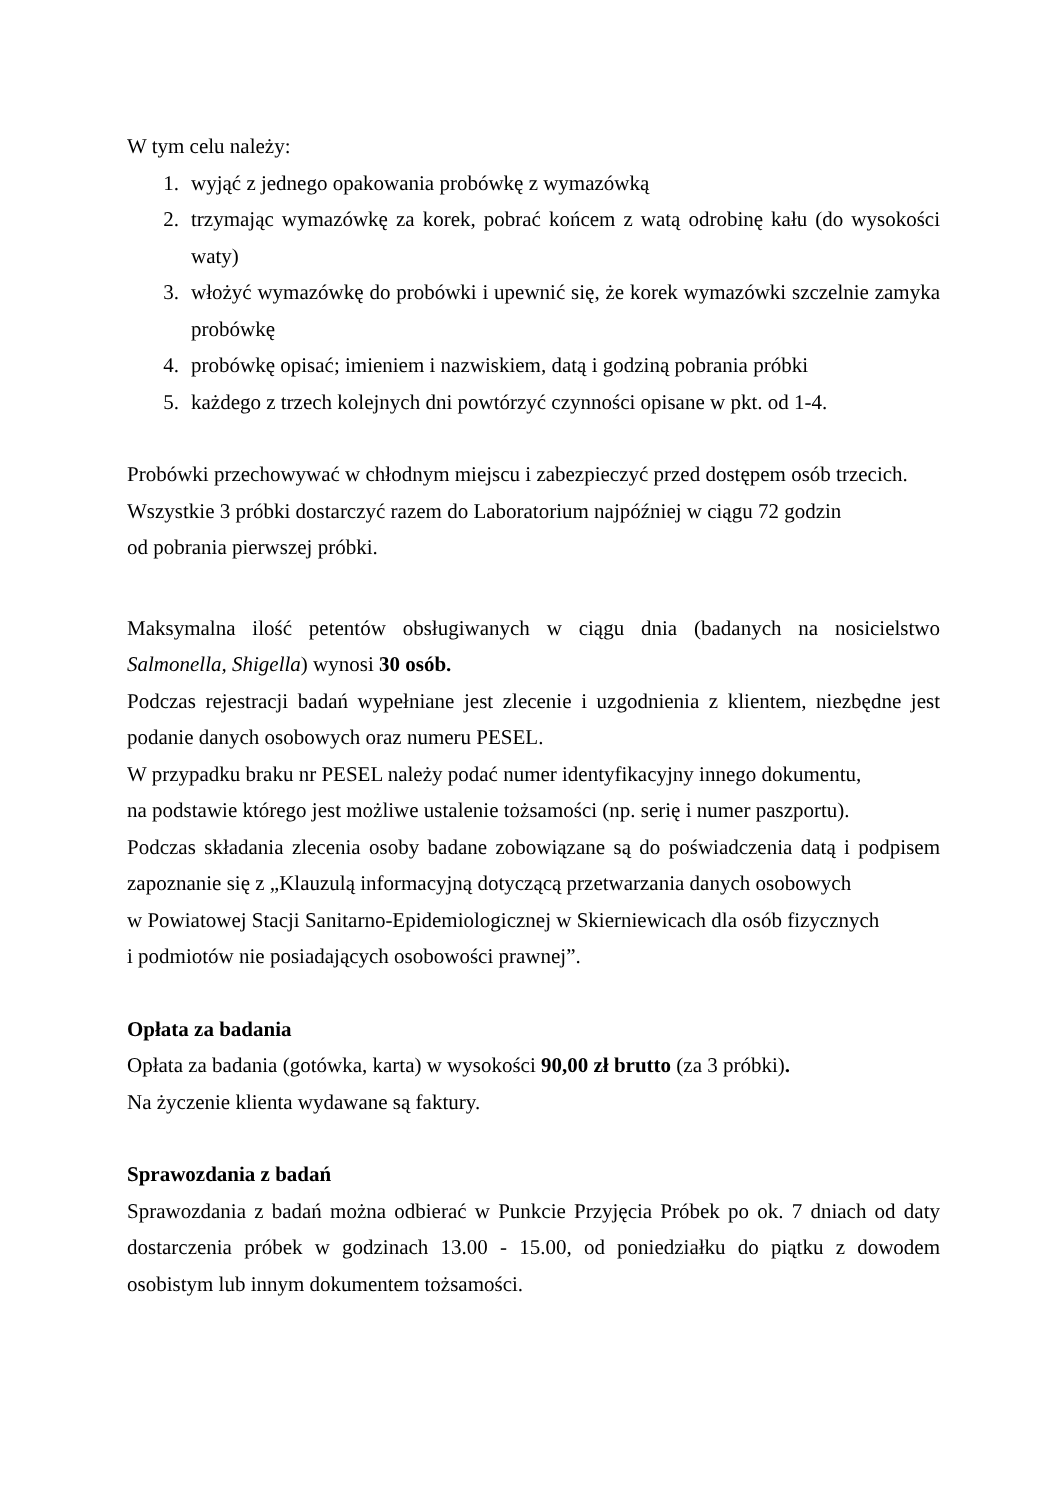W tym celu należy:
1. wyjąć z jednego opakowania probówkę z wymazówką
2. trzymając wymazówkę za korek, pobrać końcem z watą odrobinę kału (do wysokości waty)
3. włożyć wymazówkę do probówki i upewnić się, że korek wymazówki szczelnie zamyka probówkę
4. probówkę opisać; imieniem i nazwiskiem, datą i godziną pobrania próbki
5. każdego z trzech kolejnych dni powtórzyć czynności opisane w pkt. od 1-4.
Probówki przechowywać w chłodnym miejscu i zabezpieczyć przed dostępem osób trzecich.
Wszystkie 3 próbki dostarczyć razem do Laboratorium najpóźniej w ciągu 72 godzin
od pobrania pierwszej próbki.
Maksymalna ilość petentów obsługiwanych w ciągu dnia (badanych na nosicielstwo Salmonella, Shigella) wynosi 30 osób.
Podczas rejestracji badań wypełniane jest zlecenie i uzgodnienia z klientem, niezbędne jest podanie danych osobowych oraz numeru PESEL.
W przypadku braku nr PESEL należy podać numer identyfikacyjny innego dokumentu,
na podstawie którego jest możliwe ustalenie tożsamości (np. serię i numer paszportu).
Podczas składania zlecenia osoby badane zobowiązane są do poświadczenia datą i podpisem zapoznanie się z „Klauzulą informacyjną dotyczącą przetwarzania danych osobowych
w Powiatowej Stacji Sanitarno-Epidemiologicznej w Skierniewicach dla osób fizycznych
i podmiotów nie posiadających osobowości prawnej”.
Opłata za badania
Opłata za badania (gotówka, karta) w wysokości 90,00 zł brutto (za 3 próbki).
Na życzenie klienta wydawane są faktury.
Sprawozdania z badań
Sprawozdania z badań można odbierać w Punkcie Przyjęcia Próbek po ok. 7 dniach od daty dostarczenia próbek w godzinach 13.00 - 15.00, od poniedziałku do piątku z dowodem osobistym lub innym dokumentem tożsamości.